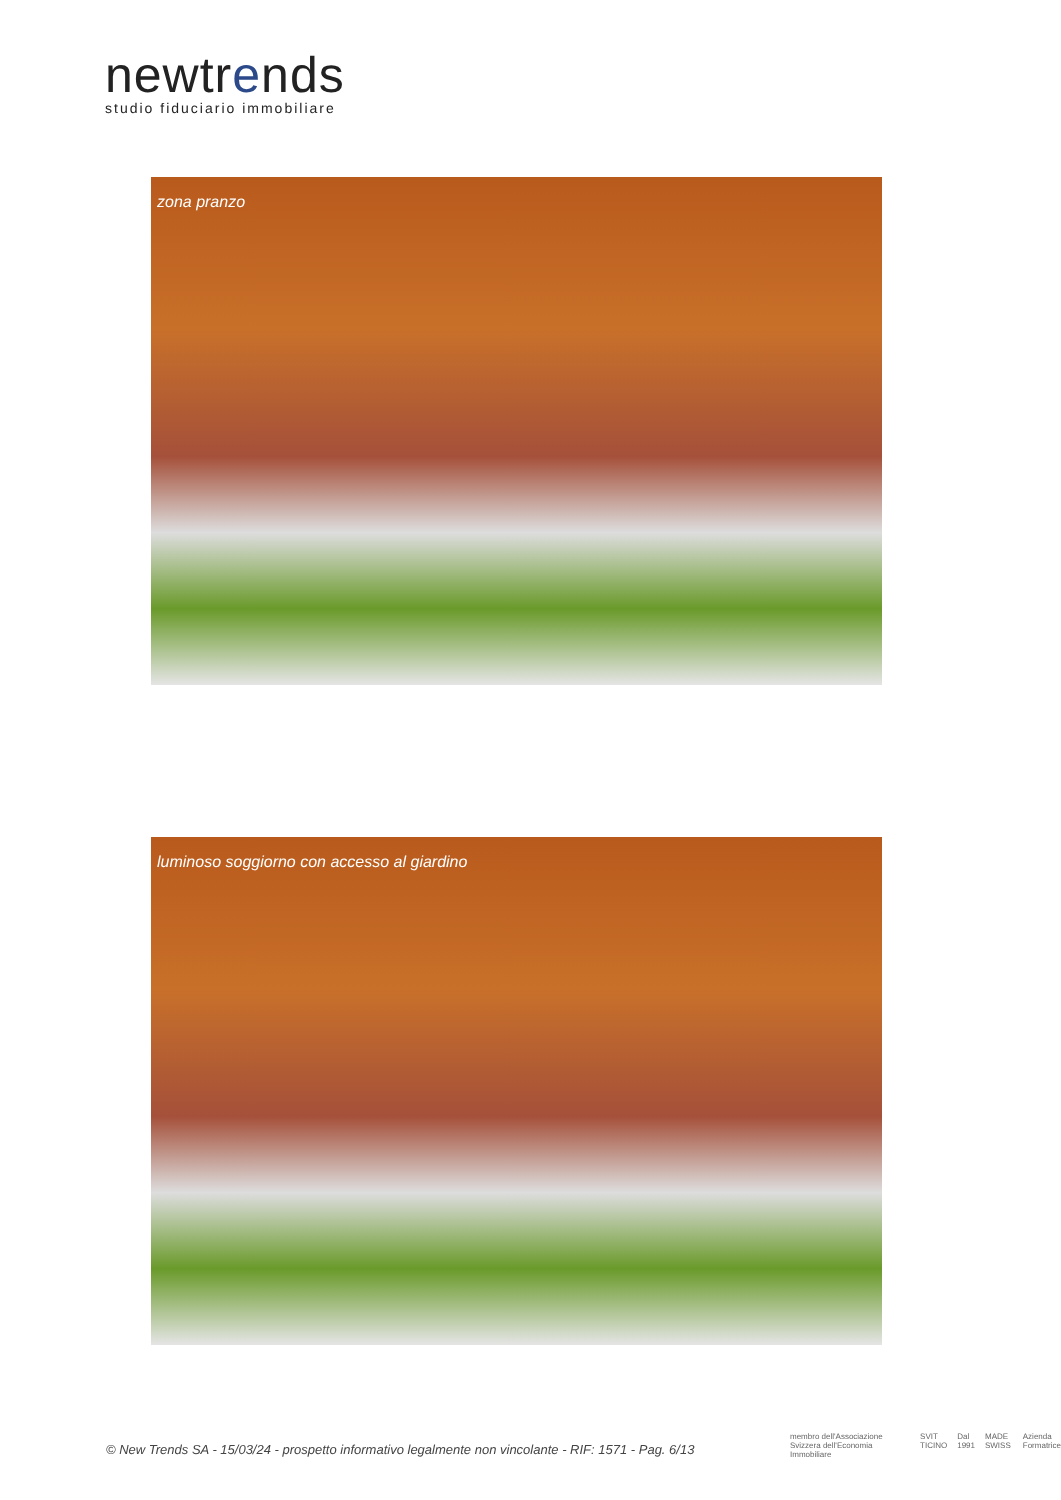newtrends
studio fiduciario immobiliare
zona pranzo
luminoso soggiorno con accesso al giardino
© New Trends SA - 15/03/24 - prospetto informativo legalmente non vincolante - RIF: 1571 - Pag. 6/13
membro dell'Associazione Svizzera dell'Economia Immobiliare SVIT TICINO Dal 1991 MADE SWISS Azienda Formatrice